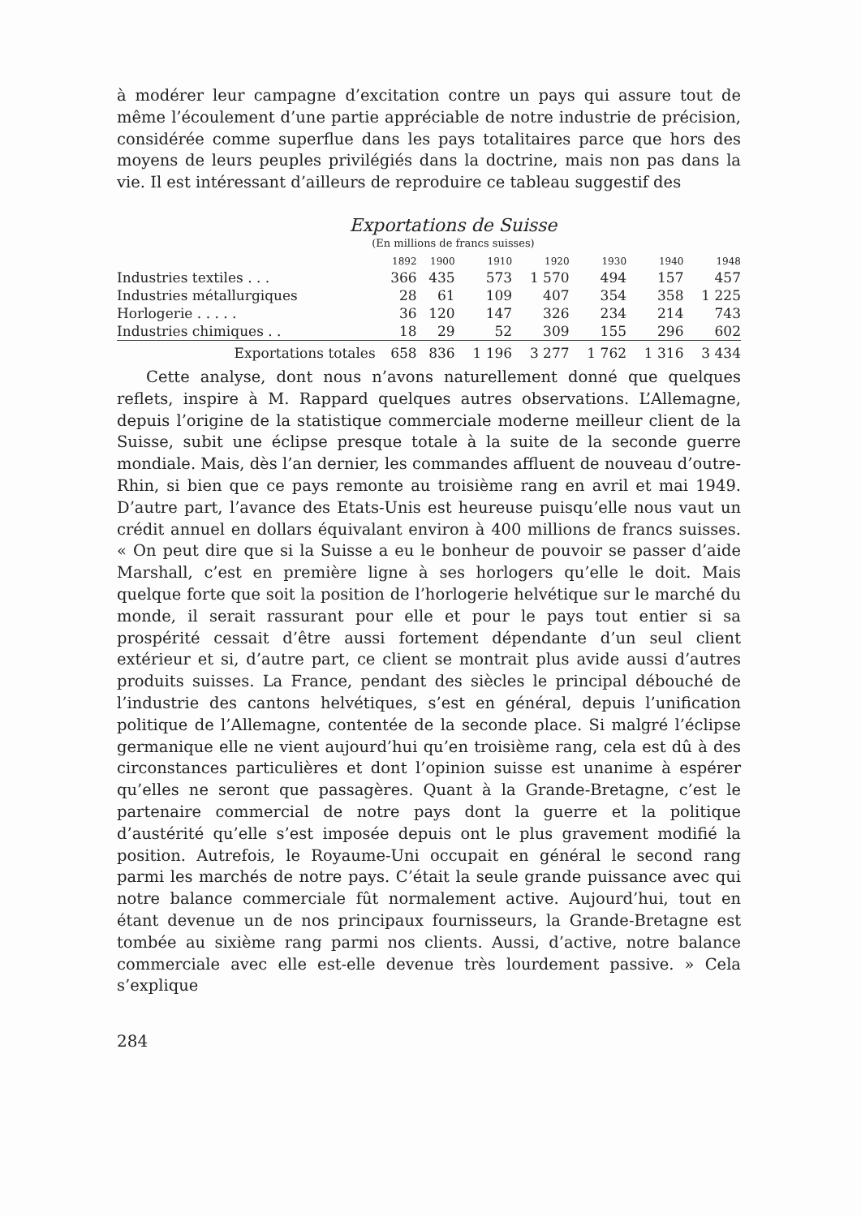à modérer leur campagne d’excitation contre un pays qui assure tout de même l’écoulement d’une partie appréciable de notre industrie de précision, considérée comme superflue dans les pays totalitaires parce que hors des moyens de leurs peuples privilégiés dans la doctrine, mais non pas dans la vie. Il est intéressant d’ailleurs de reproduire ce tableau suggestif des
Exportations de Suisse
(En millions de francs suisses)
| | 1892 | 1900 | 1910 | 1920 | 1930 | 1940 | 1948 |
| --- | --- | --- | --- | --- | --- | --- | --- |
| Industries textiles . . . | 366 | 435 | 573 | 1 570 | 494 | 157 | 457 |
| Industries métallurgiques | 28 | 61 | 109 | 407 | 354 | 358 | 1 225 |
| Horlogerie . . . . . | 36 | 120 | 147 | 326 | 234 | 214 | 743 |
| Industries chimiques . . | 18 | 29 | 52 | 309 | 155 | 296 | 602 |
| Exportations totales | 658 | 836 | 1 196 | 3 277 | 1 762 | 1 316 | 3 434 |
Cette analyse, dont nous n’avons naturellement donné que quelques reflets, inspire à M. Rappard quelques autres observations. L’Allemagne, depuis l’origine de la statistique commerciale moderne meilleur client de la Suisse, subit une éclipse presque totale à la suite de la seconde guerre mondiale. Mais, dès l’an dernier, les commandes affluent de nouveau d’outre-Rhin, si bien que ce pays remonte au troisième rang en avril et mai 1949. D’autre part, l’avance des Etats-Unis est heureuse puisqu’elle nous vaut un crédit annuel en dollars équivalant environ à 400 millions de francs suisses. « On peut dire que si la Suisse a eu le bonheur de pouvoir se passer d’aide Marshall, c’est en première ligne à ses horlogers qu’elle le doit. Mais quelque forte que soit la position de l’horlogerie helvétique sur le marché du monde, il serait rassurant pour elle et pour le pays tout entier si sa prospérité cessait d’être aussi fortement dépendante d’un seul client extérieur et si, d’autre part, ce client se montrait plus avide aussi d’autres produits suisses. La France, pendant des siècles le principal débouché de l’industrie des cantons helvétiques, s’est en général, depuis l’unification politique de l’Allemagne, contentée de la seconde place. Si malgré l’éclipse germanique elle ne vient aujourd’hui qu’en troisième rang, cela est dû à des circonstances particulières et dont l’opinion suisse est unanime à espérer qu’elles ne seront que passagères. Quant à la Grande-Bretagne, c’est le partenaire commercial de notre pays dont la guerre et la politique d’austérité qu’elle s’est imposée depuis ont le plus gravement modifié la position. Autrefois, le Royaume-Uni occupait en général le second rang parmi les marchés de notre pays. C’était la seule grande puissance avec qui notre balance commerciale fût normalement active. Aujourd’hui, tout en étant devenue un de nos principaux fournisseurs, la Grande-Bretagne est tombée au sixième rang parmi nos clients. Aussi, d’active, notre balance commerciale avec elle est-elle devenue très lourdement passive. » Cela s’explique
284